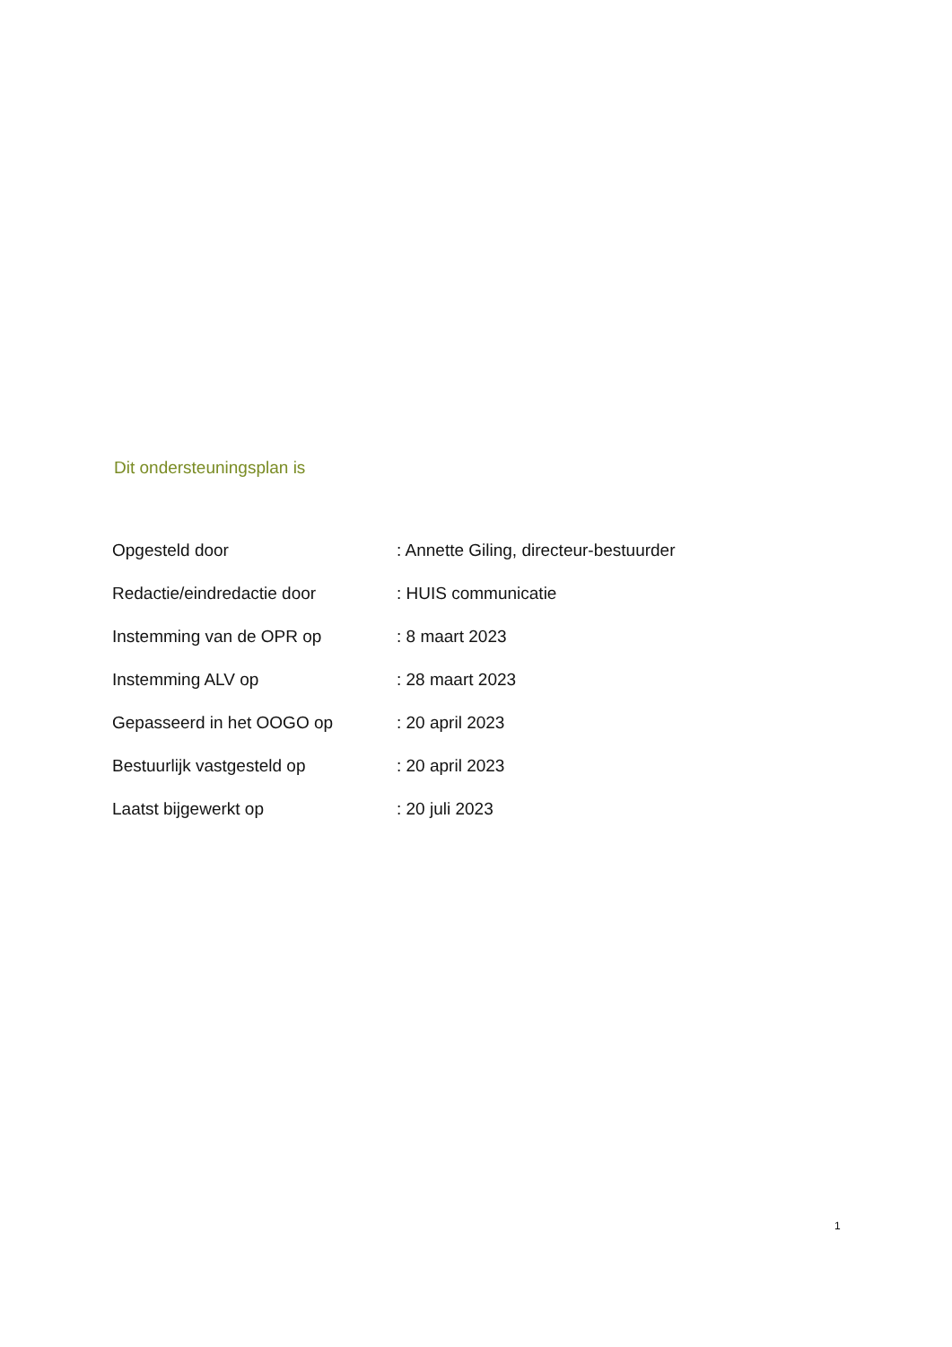Dit ondersteuningsplan is
| Opgesteld door | : Annette Giling, directeur-bestuurder |
| Redactie/eindredactie door | : HUIS communicatie |
| Instemming van de OPR op | : 8 maart 2023 |
| Instemming ALV op | : 28 maart 2023 |
| Gepasseerd in het OOGO op | : 20 april 2023 |
| Bestuurlijk vastgesteld op | : 20 april 2023 |
| Laatst bijgewerkt op | : 20 juli 2023 |
1